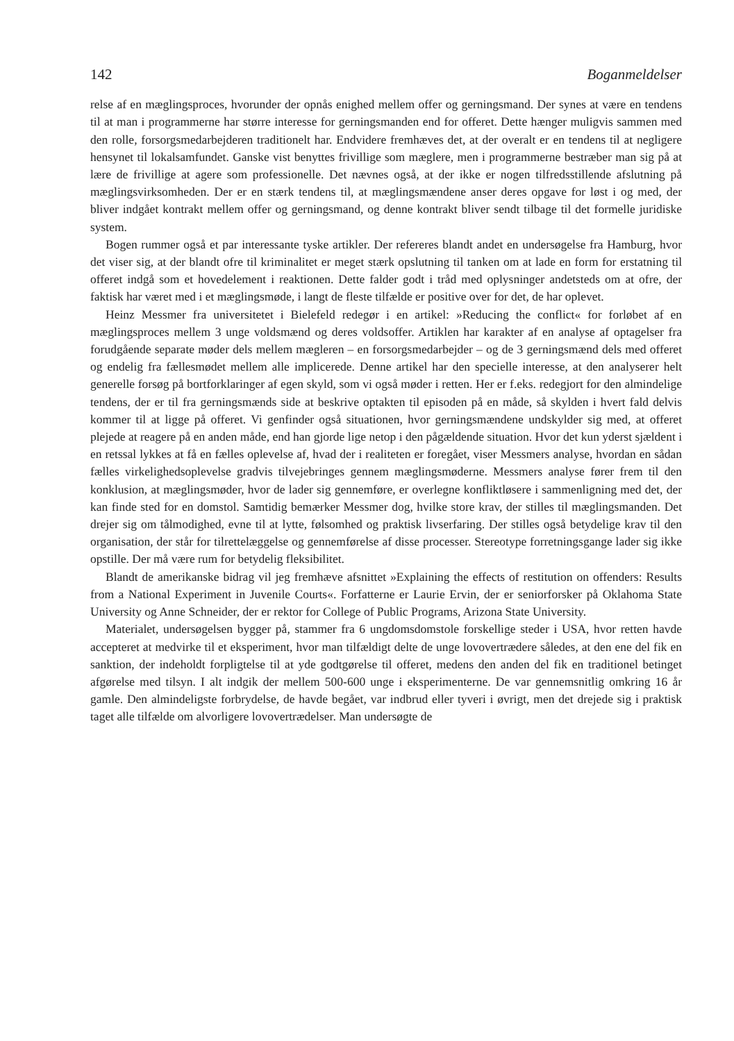142 Boganmeldelser
relse af en mæglingsproces, hvorunder der opnås enighed mellem offer og gerningsmand. Der synes at være en tendens til at man i programmerne har større interesse for gerningsmanden end for offeret. Dette hænger muligvis sammen med den rolle, forsorgsmedarbejderen traditionelt har. Endvidere fremhæves det, at der overalt er en tendens til at negligere hensynet til lokalsamfundet. Ganske vist benyttes frivillige som mæglere, men i programmerne bestræber man sig på at lære de frivillige at agere som professionelle. Det nævnes også, at der ikke er nogen tilfredsstillende afslutning på mæglingsvirksomheden. Der er en stærk tendens til, at mæglingsmændene anser deres opgave for løst i og med, der bliver indgået kontrakt mellem offer og gerningsmand, og denne kontrakt bliver sendt tilbage til det formelle juridiske system.
Bogen rummer også et par interessante tyske artikler. Der refereres blandt andet en undersøgelse fra Hamburg, hvor det viser sig, at der blandt ofre til kriminalitet er meget stærk opslutning til tanken om at lade en form for erstatning til offeret indgå som et hovedelement i reaktionen. Dette falder godt i tråd med oplysninger andetsteds om at ofre, der faktisk har været med i et mæglingsmøde, i langt de fleste tilfælde er positive over for det, de har oplevet.
Heinz Messmer fra universitetet i Bielefeld redegør i en artikel: »Reducing the conflict« for forløbet af en mæglingsproces mellem 3 unge voldsmænd og deres voldsoffer. Artiklen har karakter af en analyse af optagelser fra forudgående separate møder dels mellem mægleren – en forsorgsmedarbejder – og de 3 gerningsmænd dels med offeret og endelig fra fællesmødet mellem alle implicerede. Denne artikel har den specielle interesse, at den analyserer helt generelle forsøg på bortforklaringer af egen skyld, som vi også møder i retten. Her er f.eks. redegjort for den almindelige tendens, der er til fra gerningsmænds side at beskrive optakten til episoden på en måde, så skylden i hvert fald delvis kommer til at ligge på offeret. Vi genfinder også situationen, hvor gerningsmændene undskylder sig med, at offeret plejede at reagere på en anden måde, end han gjorde lige netop i den pågældende situation. Hvor det kun yderst sjældent i en retssal lykkes at få en fælles oplevelse af, hvad der i realiteten er foregået, viser Messmers analyse, hvordan en sådan fælles virkelighedsoplevelse gradvis tilvejebringes gennem mæglingsmøderne. Messmers analyse fører frem til den konklusion, at mæglingsmøder, hvor de lader sig gennemføre, er overlegne konfliktløsere i sammenligning med det, der kan finde sted for en domstol. Samtidig bemærker Messmer dog, hvilke store krav, der stilles til mæglingsmanden. Det drejer sig om tålmodighed, evne til at lytte, følsomhed og praktisk livserfaring. Der stilles også betydelige krav til den organisation, der står for tilrettelæggelse og gennemførelse af disse processer. Stereotype forretningsgange lader sig ikke opstille. Der må være rum for betydelig fleksibilitet.
Blandt de amerikanske bidrag vil jeg fremhæve afsnittet »Explaining the effects of restitution on offenders: Results from a National Experiment in Juvenile Courts«. Forfatterne er Laurie Ervin, der er seniorforsker på Oklahoma State University og Anne Schneider, der er rektor for College of Public Programs, Arizona State University.
Materialet, undersøgelsen bygger på, stammer fra 6 ungdomsdomstole forskellige steder i USA, hvor retten havde accepteret at medvirke til et eksperiment, hvor man tilfældigt delte de unge lovovertrædere således, at den ene del fik en sanktion, der indeholdt forpligtelse til at yde godtgørelse til offeret, medens den anden del fik en traditionel betinget afgørelse med tilsyn. I alt indgik der mellem 500-600 unge i eksperimenterne. De var gennemsnitlig omkring 16 år gamle. Den almindeligste forbrydelse, de havde begået, var indbrud eller tyveri i øvrigt, men det drejede sig i praktisk taget alle tilfælde om alvorligere lovovertrædelser. Man undersøgte de